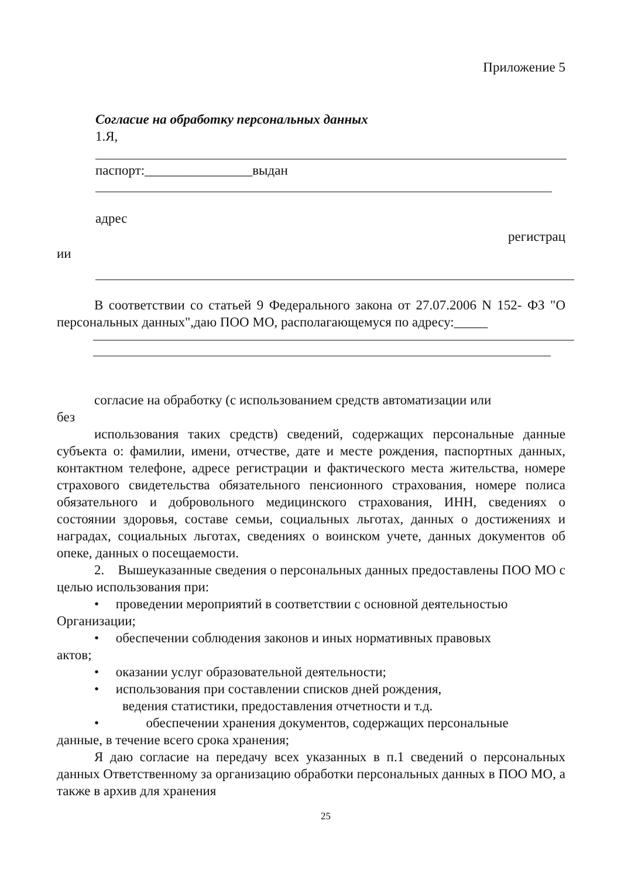Приложение 5
Согласие на обработку персональных данных
1.Я,
паспорт:________________выдан
адрес
регистрац
ии
В соответствии со статьей 9 Федерального закона от 27.07.2006 N 152- ФЗ "О персональных данных",даю ПОО МО, располагающемуся по адресу:_____
согласие на обработку (с использованием средств автоматизации или
без
использования таких средств) сведений, содержащих персональные данные субъекта о: фамилии, имени, отчестве, дате и месте рождения, паспортных данных, контактном телефоне, адресе регистрации и фактического места жительства, номере страхового свидетельства обязательного пенсионного страхования, номере полиса обязательного и добровольного медицинского страхования, ИНН, сведениях о состоянии здоровья, составе семьи, социальных льготах, данных о достижениях и наградах, социальных льготах, сведениях о воинском учете, данных документов об опеке, данных о посещаемости.
2. Вышеуказанные сведения о персональных данных предоставлены ПОО МО с целью использования при:
• проведении мероприятий в соответствии с основной деятельностью
Организации;
• обеспечении соблюдения законов и иных нормативных правовых
актов;
• оказании услуг образовательной деятельности;
• использования при составлении списков дней рождения,
ведения статистики, предоставления отчетности и т.д.
• обеспечении хранения документов, содержащих персональные
данные, в течение всего срока хранения;
Я даю согласие на передачу всех указанных в п.1 сведений о персональных данных Ответственному за организацию обработки персональных данных в ПОО МО, а также в архив для хранения
25